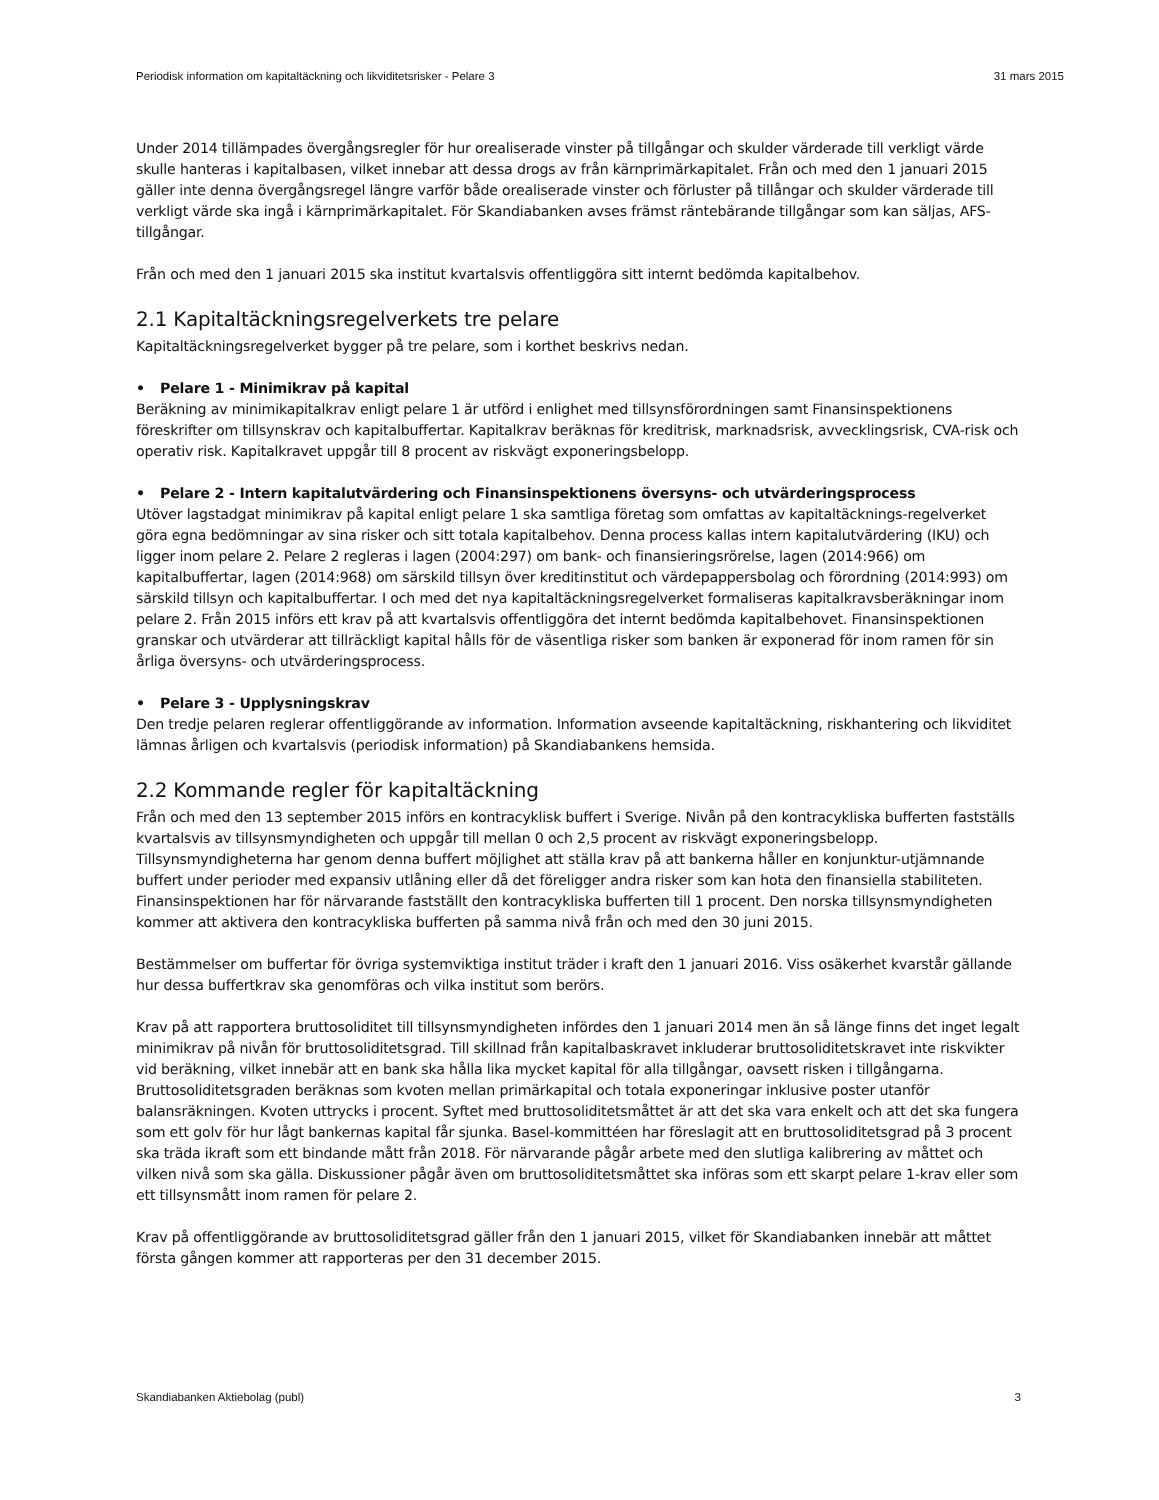Periodisk information om kapitaltäckning och likviditetsrisker - Pelare 3 31 mars 2015
Under 2014 tillämpades övergångsregler för hur orealiserade vinster på tillgångar och skulder värderade till verkligt värde skulle hanteras i kapitalbasen, vilket innebar att dessa drogs av från kärnprimärkapitalet. Från och med den 1 januari 2015 gäller inte denna övergångsregel längre varför både orealiserade vinster och förluster på tillångar och skulder värderade till verkligt värde ska ingå i kärnprimärkapitalet. För Skandiabanken avses främst räntebärande tillgångar som kan säljas, AFS-tillgångar.
Från och med den 1 januari 2015 ska institut kvartalsvis offentliggöra sitt internt bedömda kapitalbehov.
2.1 Kapitaltäckningsregelverkets tre pelare
Kapitaltäckningsregelverket bygger på tre pelare, som i korthet beskrivs nedan.
• Pelare 1 - Minimikrav på kapital
Beräkning av minimikapitalkrav enligt pelare 1 är utförd i enlighet med tillsynsförordningen samt Finansinspektionens föreskrifter om tillsynskrav och kapitalbuffertar. Kapitalkrav beräknas för kreditrisk, marknadsrisk, avvecklingsrisk, CVA-risk och operativ risk. Kapitalkravet uppgår till 8 procent av riskvägt exponeringsbelopp.
• Pelare 2 - Intern kapitalutvärdering och Finansinspektionens översyns- och utvärderingsprocess
Utöver lagstadgat minimikrav på kapital enligt pelare 1 ska samtliga företag som omfattas av kapitaltäcknings-regelverket göra egna bedömningar av sina risker och sitt totala kapitalbehov. Denna process kallas intern kapitalutvärdering (IKU) och ligger inom pelare 2. Pelare 2 regleras i lagen (2004:297) om bank- och finansieringsrörelse, lagen (2014:966) om kapitalbuffertar, lagen (2014:968) om särskild tillsyn över kreditinstitut och värdepappersbolag och förordning (2014:993) om särskild tillsyn och kapitalbuffertar. I och med det nya kapitaltäckningsregelverket formaliseras kapitalkravsberäkningar inom pelare 2. Från 2015 införs ett krav på att kvartalsvis offentliggöra det internt bedömda kapitalbehovet. Finansinspektionen granskar och utvärderar att tillräckligt kapital hålls för de väsentliga risker som banken är exponerad för inom ramen för sin årliga översyns- och utvärderingsprocess.
• Pelare 3 - Upplysningskrav
Den tredje pelaren reglerar offentliggörande av information. Information avseende kapitaltäckning, riskhantering och likviditet lämnas årligen och kvartalsvis (periodisk information) på Skandiabankens hemsida.
2.2 Kommande regler för kapitaltäckning
Från och med den 13 september 2015 införs en kontracyklisk buffert i Sverige. Nivån på den kontracykliska bufferten fastställs kvartalsvis av tillsynsmyndigheten och uppgår till mellan 0 och 2,5 procent av riskvägt exponeringsbelopp. Tillsynsmyndigheterna har genom denna buffert möjlighet att ställa krav på att bankerna håller en konjunktur-utjämnande buffert under perioder med expansiv utlåning eller då det föreligger andra risker som kan hota den finansiella stabiliteten. Finansinspektionen har för närvarande fastställt den kontracykliska bufferten till 1 procent. Den norska tillsynsmyndigheten kommer att aktivera den kontracykliska bufferten på samma nivå från och med den 30 juni 2015.
Bestämmelser om buffertar för övriga systemviktiga institut träder i kraft den 1 januari 2016. Viss osäkerhet kvarstår gällande hur dessa buffertkrav ska genomföras och vilka institut som berörs.
Krav på att rapportera bruttosoliditet till tillsynsmyndigheten infördes den 1 januari 2014 men än så länge finns det inget legalt minimikrav på nivån för bruttosoliditetsgrad. Till skillnad från kapitalbaskravet inkluderar bruttosoliditetskravet inte riskvikter vid beräkning, vilket innebär att en bank ska hålla lika mycket kapital för alla tillgångar, oavsett risken i tillgångarna. Bruttosoliditetsgraden beräknas som kvoten mellan primärkapital och totala exponeringar inklusive poster utanför balansräkningen. Kvoten uttrycks i procent. Syftet med bruttosoliditetsmåttet är att det ska vara enkelt och att det ska fungera som ett golv för hur lågt bankernas kapital får sjunka. Basel-kommittéen har föreslagit att en bruttosoliditetsgrad på 3 procent ska träda ikraft som ett bindande mått från 2018. För närvarande pågår arbete med den slutliga kalibrering av måttet och vilken nivå som ska gälla. Diskussioner pågår även om bruttosoliditetsmåttet ska införas som ett skarpt pelare 1-krav eller som ett tillsynsmått inom ramen för pelare 2.
Krav på offentliggörande av bruttosoliditetsgrad gäller från den 1 januari 2015, vilket för Skandiabanken innebär att måttet första gången kommer att rapporteras per den 31 december 2015.
Skandiabanken Aktiebolag (publ) 3